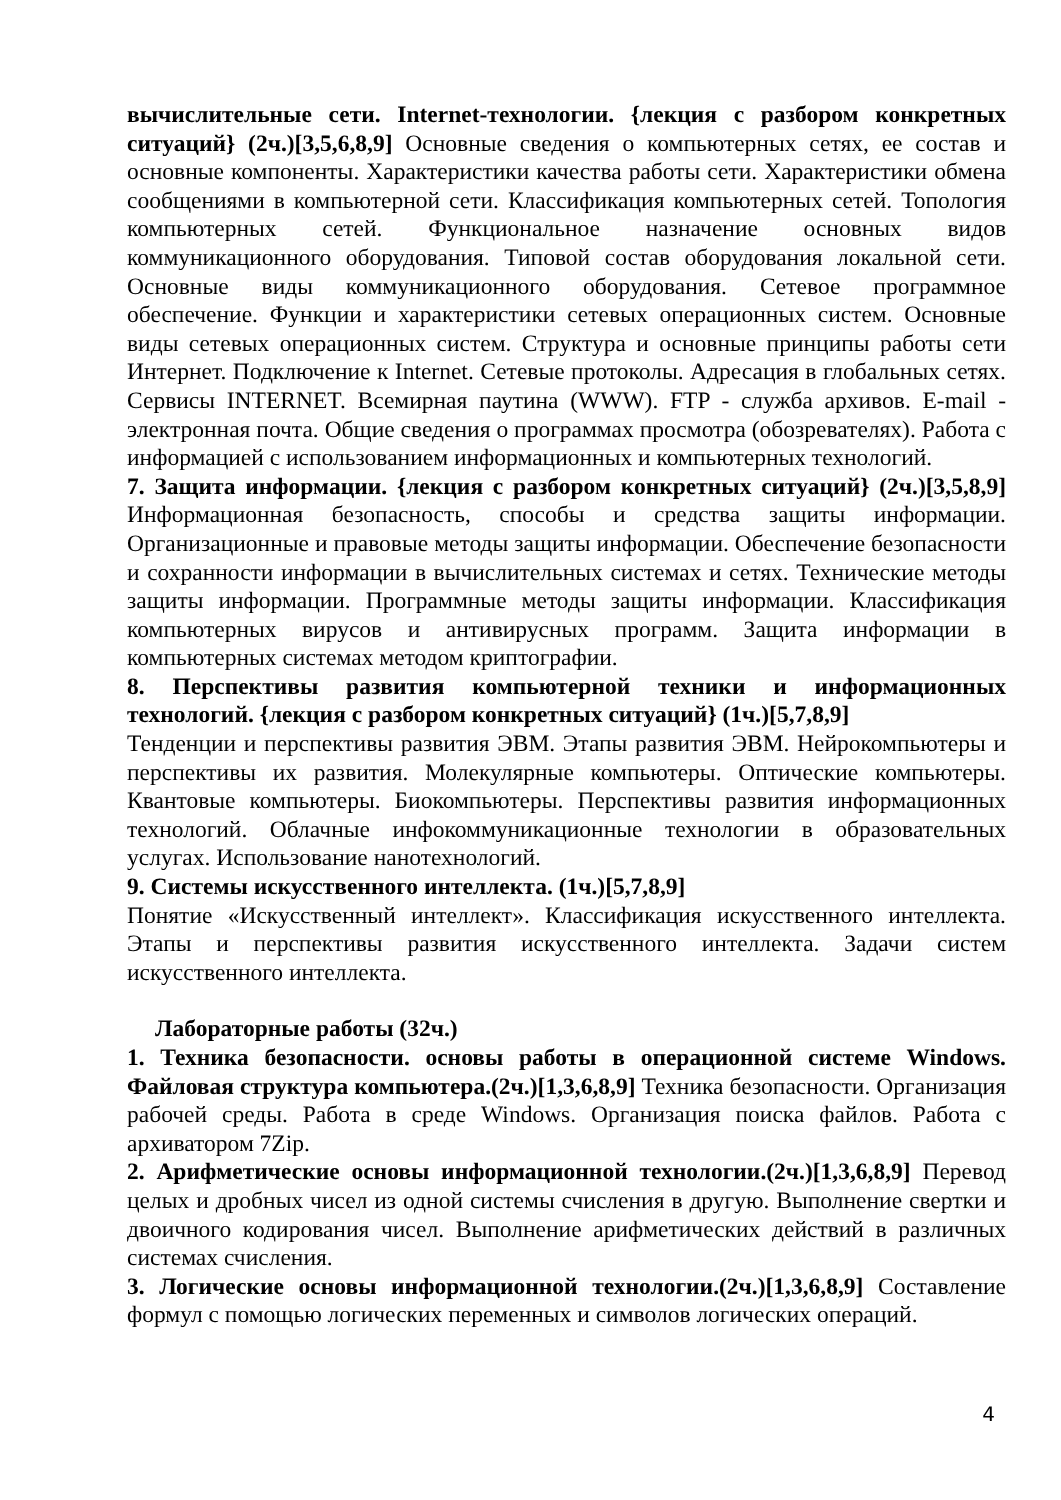вычислительные сети. Internet-технологии. {лекция с разбором конкретных ситуаций} (2ч.)[3,5,6,8,9] Основные сведения о компьютерных сетях, ее состав и основные компоненты. Характеристики качества работы сети. Характеристики обмена сообщениями в компьютерной сети. Классификация компьютерных сетей. Топология компьютерных сетей. Функциональное назначение основных видов коммуникационного оборудования. Типовой состав оборудования локальной сети. Основные виды коммуникационного оборудования. Сетевое программное обеспечение. Функции и характеристики сетевых операционных систем. Основные виды сетевых операционных систем. Структура и основные принципы работы сети Интернет. Подключение к Internet. Сетевые протоколы. Адресация в глобальных сетях. Сервисы INTERNET. Всемирная паутина (WWW). FTP - служба архивов. E-mail - электронная почта. Общие сведения о программах просмотра (обозревателях). Работа с информацией с использованием информационных и компьютерных технологий.
7. Защита информации. {лекция с разбором конкретных ситуаций} (2ч.)[3,5,8,9] Информационная безопасность, способы и средства защиты информации. Организационные и правовые методы защиты информации. Обеспечение безопасности и сохранности информации в вычислительных системах и сетях. Технические методы защиты информации. Программные методы защиты информации. Классификация компьютерных вирусов и антивирусных программ. Защита информации в компьютерных системах методом криптографии.
8. Перспективы развития компьютерной техники и информационных технологий. {лекция с разбором конкретных ситуаций} (1ч.)[5,7,8,9]
Тенденции и перспективы развития ЭВМ. Этапы развития ЭВМ. Нейрокомпьютеры и перспективы их развития. Молекулярные компьютеры. Оптические компьютеры. Квантовые компьютеры. Биокомпьютеры. Перспективы развития информационных технологий. Облачные инфокоммуникационные технологии в образовательных услугах. Использование нанотехнологий.
9. Системы искусственного интеллекта. (1ч.)[5,7,8,9]
Понятие «Искусственный интеллект». Классификация искусственного интеллекта. Этапы и перспективы развития искусственного интеллекта. Задачи систем искусственного интеллекта.
Лабораторные работы (32ч.)
1. Техника безопасности. основы работы в операционной системе Windows. Файловая структура компьютера.(2ч.)[1,3,6,8,9] Техника безопасности. Организация рабочей среды. Работа в среде Windows. Организация поиска файлов. Работа с архиватором 7Zip.
2. Арифметические основы информационной технологии.(2ч.)[1,3,6,8,9] Перевод целых и дробных чисел из одной системы счисления в другую. Выполнение свертки и двоичного кодирования чисел. Выполнение арифметических действий в различных системах счисления.
3. Логические основы информационной технологии.(2ч.)[1,3,6,8,9] Составление формул с помощью логических переменных и символов логических операций.
4